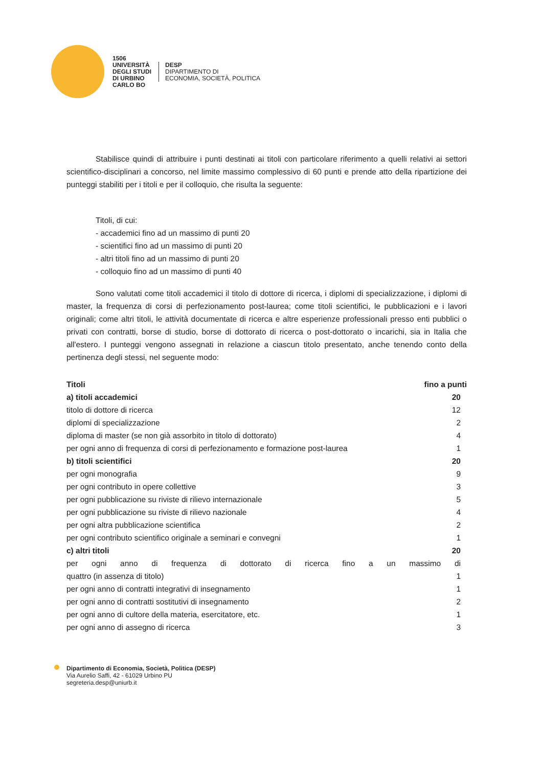1506
UNIVERSITÀ
DEGLI STUDI
DI URBINO
CARLO BO
DESP
DIPARTIMENTO DI
ECONOMIA, SOCIETÀ, POLITICA
Stabilisce quindi di attribuire i punti destinati ai titoli con particolare riferimento a quelli relativi ai settori scientifico-disciplinari a concorso, nel limite massimo complessivo di 60 punti e prende atto della ripartizione dei punteggi stabiliti per i titoli e per il colloquio, che risulta la seguente:
Titoli, di cui:
- accademici fino ad un massimo di punti 20
- scientifici fino ad un massimo di punti 20
- altri titoli fino ad un massimo di punti 20
- colloquio fino ad un massimo di punti 40
Sono valutati come titoli accademici il titolo di dottore di ricerca, i diplomi di specializzazione, i diplomi di master, la frequenza di corsi di perfezionamento post-laurea; come titoli scientifici, le pubblicazioni e i lavori originali; come altri titoli, le attività documentate di ricerca e altre esperienze professionali presso enti pubblici o privati con contratti, borse di studio, borse di dottorato di ricerca o post-dottorato o incarichi, sia in Italia che all'estero. I punteggi vengono assegnati in relazione a ciascun titolo presentato, anche tenendo conto della pertinenza degli stessi, nel seguente modo:
| Titoli | fino a punti |
| --- | --- |
| a) titoli accademici | 20 |
| titolo di dottore di ricerca | 12 |
| diplomi di specializzazione | 2 |
| diploma di master (se non già assorbito in titolo di dottorato) | 4 |
| per ogni anno di frequenza di corsi di perfezionamento e formazione post-laurea | 1 |
| b) titoli scientifici | 20 |
| per ogni monografia | 9 |
| per ogni contributo in opere collettive | 3 |
| per ogni pubblicazione su riviste di rilievo internazionale | 5 |
| per ogni pubblicazione su riviste di rilievo nazionale | 4 |
| per ogni altra pubblicazione scientifica | 2 |
| per ogni contributo scientifico originale a seminari e convegni | 1 |
| c) altri titoli | 20 |
| per ogni anno di frequenza di dottorato di ricerca fino a un massimo di | |
| quattro (in assenza di titolo) | 1 |
| per ogni anno di contratti integrativi di insegnamento | 1 |
| per ogni anno di contratti sostitutivi di insegnamento | 2 |
| per ogni anno di cultore della materia, esercitatore, etc. | 1 |
| per ogni anno di assegno di ricerca | 3 |
Dipartimento di Economia, Società, Politica (DESP)
Via Aurelio Saffi, 42 - 61029 Urbino PU
segreteria.desp@uniurb.it